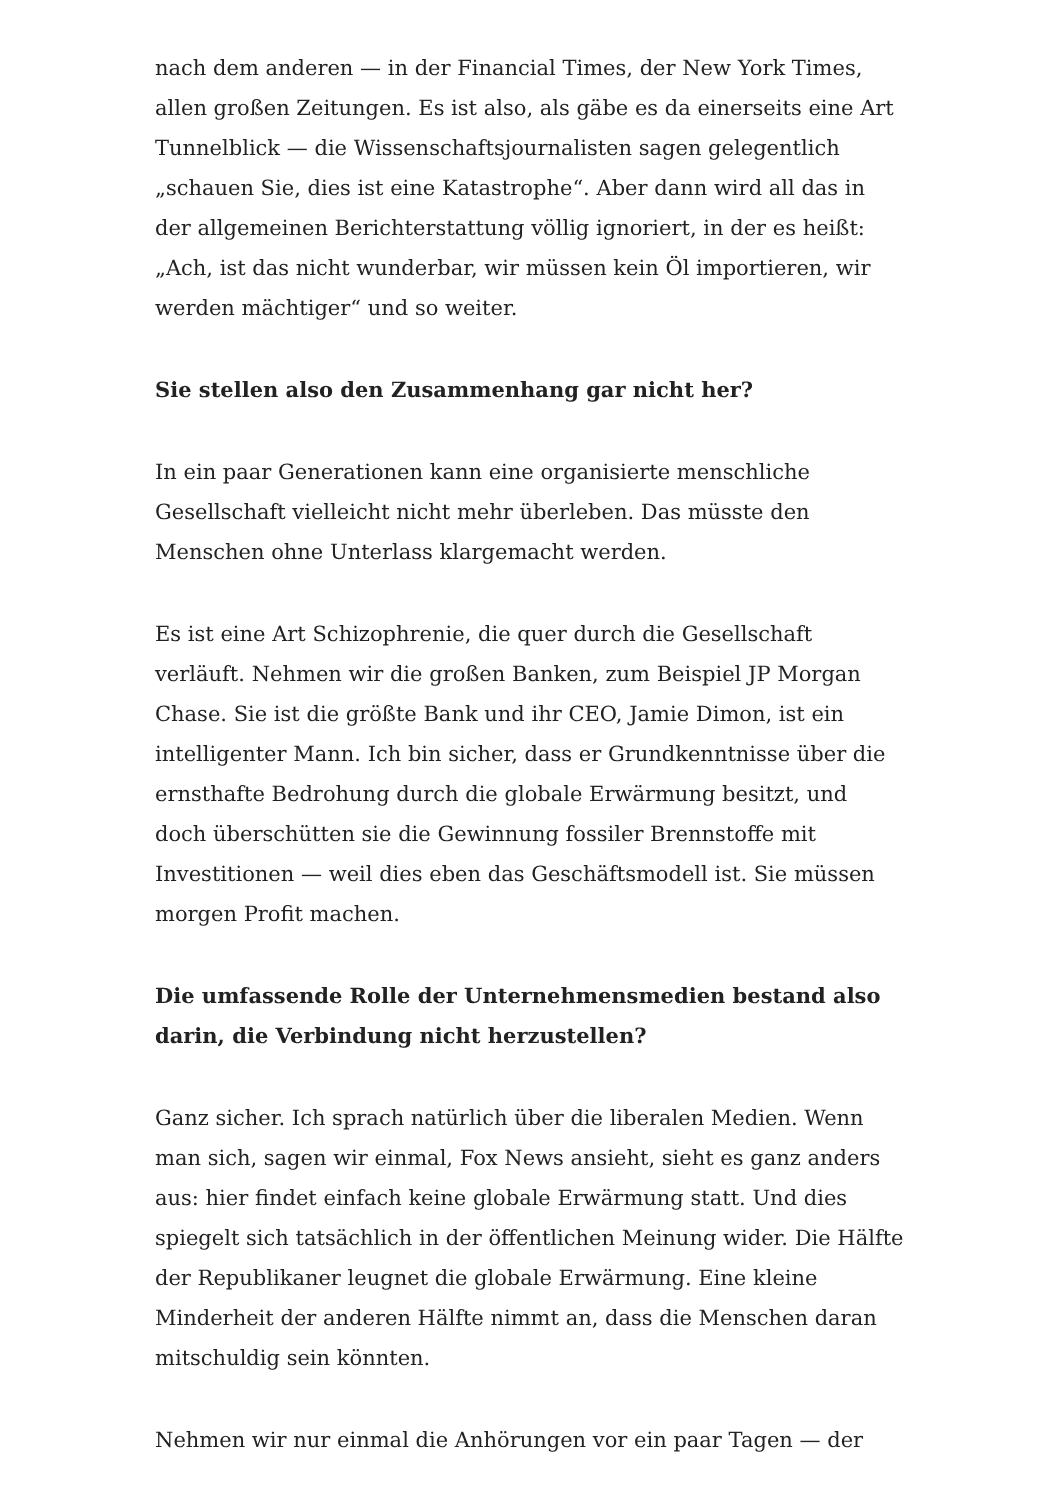nach dem anderen — in der Financial Times, der New York Times, allen großen Zeitungen. Es ist also, als gäbe es da einerseits eine Art Tunnelblick — die Wissenschaftsjournalisten sagen gelegentlich „schauen Sie, dies ist eine Katastrophe“. Aber dann wird all das in der allgemeinen Berichterstattung völlig ignoriert, in der es heißt: „Ach, ist das nicht wunderbar, wir müssen kein Öl importieren, wir werden mächtiger“ und so weiter.
Sie stellen also den Zusammenhang gar nicht her?
In ein paar Generationen kann eine organisierte menschliche Gesellschaft vielleicht nicht mehr überleben. Das müsste den Menschen ohne Unterlass klargemacht werden.
Es ist eine Art Schizophrenie, die quer durch die Gesellschaft verläuft. Nehmen wir die großen Banken, zum Beispiel JP Morgan Chase. Sie ist die größte Bank und ihr CEO, Jamie Dimon, ist ein intelligenter Mann. Ich bin sicher, dass er Grundkenntnisse über die ernsthafte Bedrohung durch die globale Erwärmung besitzt, und doch überschütten sie die Gewinnung fossiler Brennstoffe mit Investitionen — weil dies eben das Geschäftsmodell ist. Sie müssen morgen Profit machen.
Die umfassende Rolle der Unternehmensmedien bestand also darin, die Verbindung nicht herzustellen?
Ganz sicher. Ich sprach natürlich über die liberalen Medien. Wenn man sich, sagen wir einmal, Fox News ansieht, sieht es ganz anders aus: hier findet einfach keine globale Erwärmung statt. Und dies spiegelt sich tatsächlich in der öffentlichen Meinung wider. Die Hälfte der Republikaner leugnet die globale Erwärmung. Eine kleine Minderheit der anderen Hälfte nimmt an, dass die Menschen daran mitschuldig sein könnten.
Nehmen wir nur einmal die Anhörungen vor ein paar Tagen — der